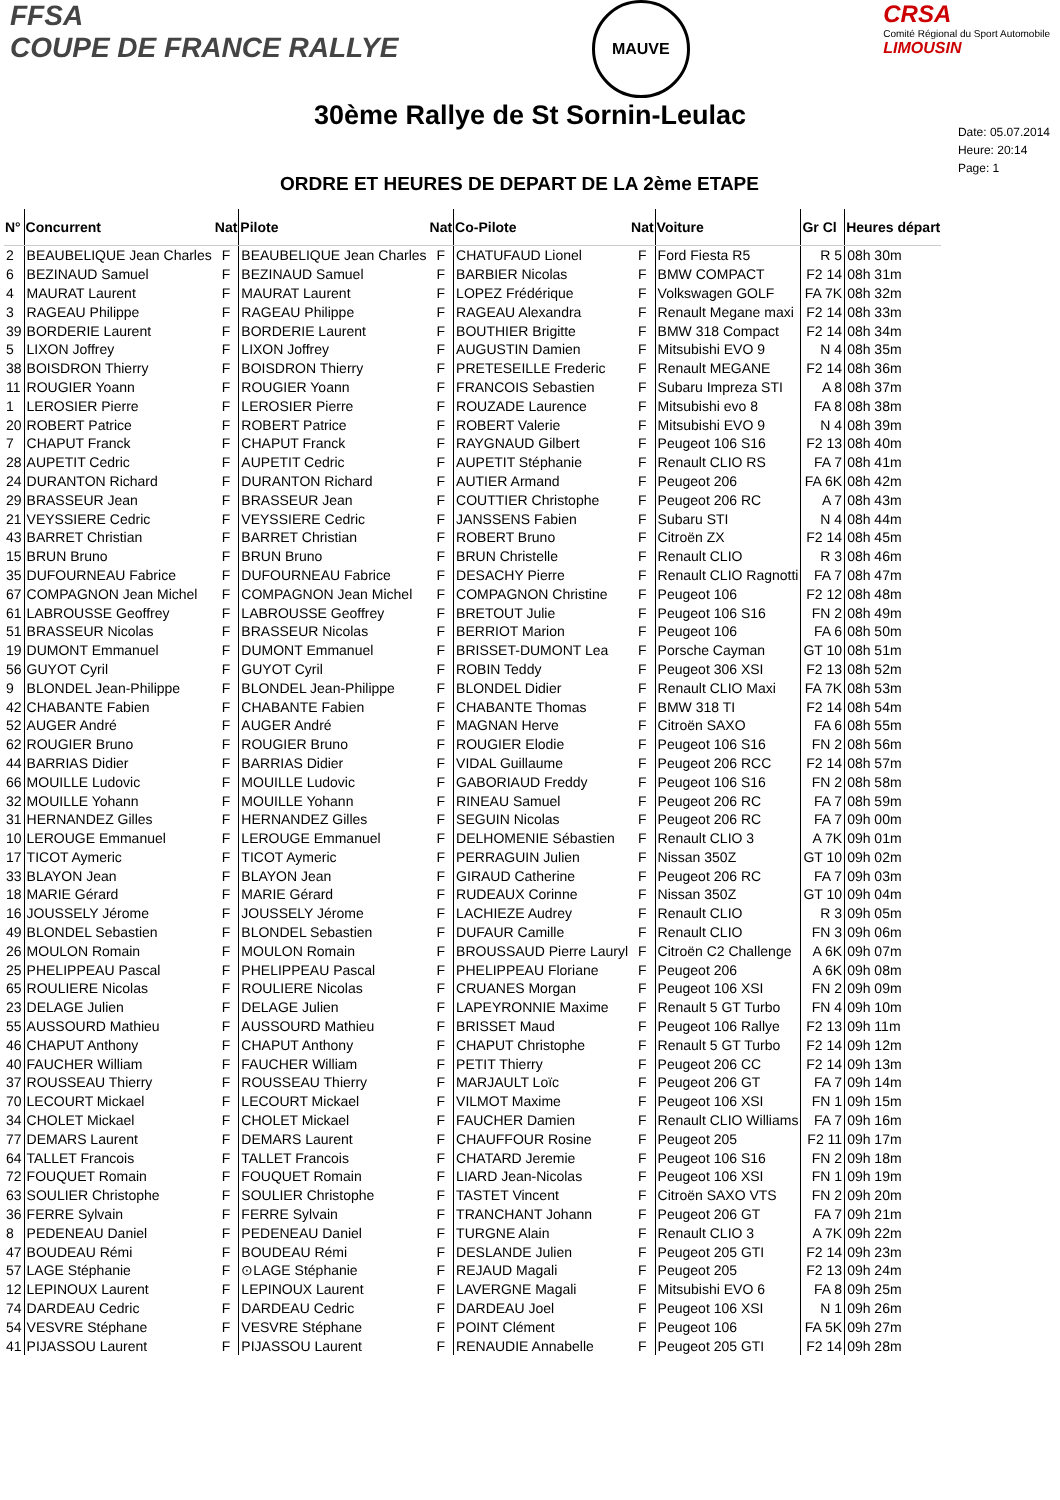FFSA
COUPE DE FRANCE RALLYE
MAUVE
CRSA
Comité Régional du Sport Automobile
LIMOUSIN
30ème Rallye de St Sornin-Leulac
ORDRE ET HEURES DE DEPART DE LA 2ème ETAPE
Date: 05.07.2014
Heure: 20:14
Page: 1
| N° | Concurrent | Nat | Pilote | Nat | Co-Pilote | Nat | Voiture | Gr Cl | Heures départ |
| --- | --- | --- | --- | --- | --- | --- | --- | --- | --- |
| 2 | BEAUBELIQUE Jean Charles | F | BEAUBELIQUE Jean Charles | F | CHATUFAUD Lionel | F | Ford Fiesta R5 | R 5 | 08h 30m |
| 6 | BEZINAUD Samuel | F | BEZINAUD Samuel | F | BARBIER Nicolas | F | BMW COMPACT | F2 14 | 08h 31m |
| 4 | MAURAT Laurent | F | MAURAT Laurent | F | LOPEZ Frédérique | F | Volkswagen GOLF | FA 7K | 08h 32m |
| 3 | RAGEAU Philippe | F | RAGEAU Philippe | F | RAGEAU Alexandra | F | Renault Megane maxi | F2 14 | 08h 33m |
| 39 | BORDERIE Laurent | F | BORDERIE Laurent | F | BOUTHIER Brigitte | F | BMW 318 Compact | F2 14 | 08h 34m |
| 5 | LIXON Joffrey | F | LIXON Joffrey | F | AUGUSTIN Damien | F | Mitsubishi EVO 9 | N 4 | 08h 35m |
| 38 | BOISDRON Thierry | F | BOISDRON Thierry | F | PRETESEILLE Frederic | F | Renault MEGANE | F2 14 | 08h 36m |
| 11 | ROUGIER Yoann | F | ROUGIER Yoann | F | FRANCOIS Sebastien | F | Subaru Impreza STI | A 8 | 08h 37m |
| 1 | LEROSIER Pierre | F | LEROSIER Pierre | F | ROUZADE Laurence | F | Mitsubishi evo 8 | FA 8 | 08h 38m |
| 20 | ROBERT Patrice | F | ROBERT Patrice | F | ROBERT Valerie | F | Mitsubishi EVO 9 | N 4 | 08h 39m |
| 7 | CHAPUT Franck | F | CHAPUT Franck | F | RAYGNAUD Gilbert | F | Peugeot 106 S16 | F2 13 | 08h 40m |
| 28 | AUPETIT Cedric | F | AUPETIT Cedric | F | AUPETIT Stéphanie | F | Renault CLIO RS | FA 7 | 08h 41m |
| 24 | DURANTON Richard | F | DURANTON Richard | F | AUTIER Armand | F | Peugeot 206 | FA 6K | 08h 42m |
| 29 | BRASSEUR Jean | F | BRASSEUR Jean | F | COUTTIER Christophe | F | Peugeot 206 RC | A 7 | 08h 43m |
| 21 | VEYSSIERE Cedric | F | VEYSSIERE Cedric | F | JANSSENS Fabien | F | Subaru STI | N 4 | 08h 44m |
| 43 | BARRET Christian | F | BARRET Christian | F | ROBERT Bruno | F | Citroën ZX | F2 14 | 08h 45m |
| 15 | BRUN Bruno | F | BRUN Bruno | F | BRUN Christelle | F | Renault CLIO | R 3 | 08h 46m |
| 35 | DUFOURNEAU Fabrice | F | DUFOURNEAU Fabrice | F | DESACHY Pierre | F | Renault CLIO Ragnotti | FA 7 | 08h 47m |
| 67 | COMPAGNON Jean Michel | F | COMPAGNON Jean Michel | F | COMPAGNON Christine | F | Peugeot 106 | F2 12 | 08h 48m |
| 61 | LABROUSSE Geoffrey | F | LABROUSSE Geoffrey | F | BRETOUT Julie | F | Peugeot 106 S16 | FN 2 | 08h 49m |
| 51 | BRASSEUR Nicolas | F | BRASSEUR Nicolas | F | BERRIOT Marion | F | Peugeot 106 | FA 6 | 08h 50m |
| 19 | DUMONT Emmanuel | F | DUMONT Emmanuel | F | BRISSET-DUMONT Lea | F | Porsche Cayman | GT 10 | 08h 51m |
| 56 | GUYOT Cyril | F | GUYOT Cyril | F | ROBIN Teddy | F | Peugeot 306 XSI | F2 13 | 08h 52m |
| 9 | BLONDEL Jean-Philippe | F | BLONDEL Jean-Philippe | F | BLONDEL Didier | F | Renault CLIO Maxi | FA 7K | 08h 53m |
| 42 | CHABANTE Fabien | F | CHABANTE Fabien | F | CHABANTE Thomas | F | BMW 318 TI | F2 14 | 08h 54m |
| 52 | AUGER André | F | AUGER André | F | MAGNAN Herve | F | Citroën SAXO | FA 6 | 08h 55m |
| 62 | ROUGIER Bruno | F | ROUGIER Bruno | F | ROUGIER Elodie | F | Peugeot 106 S16 | FN 2 | 08h 56m |
| 44 | BARRIAS Didier | F | BARRIAS Didier | F | VIDAL Guillaume | F | Peugeot 206 RCC | F2 14 | 08h 57m |
| 66 | MOUILLE Ludovic | F | MOUILLE Ludovic | F | GABORIAUD Freddy | F | Peugeot 106 S16 | FN 2 | 08h 58m |
| 32 | MOUILLE Yohann | F | MOUILLE Yohann | F | RINEAU Samuel | F | Peugeot 206 RC | FA 7 | 08h 59m |
| 31 | HERNANDEZ Gilles | F | HERNANDEZ Gilles | F | SEGUIN Nicolas | F | Peugeot 206 RC | FA 7 | 09h 00m |
| 10 | LEROUGE Emmanuel | F | LEROUGE Emmanuel | F | DELHOMENIE Sébastien | F | Renault CLIO 3 | A 7K | 09h 01m |
| 17 | TICOT Aymeric | F | TICOT Aymeric | F | PERRAGUIN Julien | F | Nissan 350Z | GT 10 | 09h 02m |
| 33 | BLAYON Jean | F | BLAYON Jean | F | GIRAUD Catherine | F | Peugeot 206 RC | FA 7 | 09h 03m |
| 18 | MARIE Gérard | F | MARIE Gérard | F | RUDEAUX Corinne | F | Nissan 350Z | GT 10 | 09h 04m |
| 16 | JOUSSELY Jérome | F | JOUSSELY Jérome | F | LACHIEZE Audrey | F | Renault CLIO | R 3 | 09h 05m |
| 49 | BLONDEL Sebastien | F | BLONDEL Sebastien | F | DUFAUR Camille | F | Renault CLIO | FN 3 | 09h 06m |
| 26 | MOULON Romain | F | MOULON Romain | F | BROUSSAUD Pierre Lauryl | F | Citroën C2 Challenge | A 6K | 09h 07m |
| 25 | PHELIPPEAU Pascal | F | PHELIPPEAU Pascal | F | PHELIPPEAU Floriane | F | Peugeot 206 | A 6K | 09h 08m |
| 65 | ROULIERE Nicolas | F | ROULIERE Nicolas | F | CRUANES Morgan | F | Peugeot 106 XSI | FN 2 | 09h 09m |
| 23 | DELAGE Julien | F | DELAGE Julien | F | LAPEYRONNIE Maxime | F | Renault 5 GT Turbo | FN 4 | 09h 10m |
| 55 | AUSSOURD Mathieu | F | AUSSOURD Mathieu | F | BRISSET Maud | F | Peugeot 106 Rallye | F2 13 | 09h 11m |
| 46 | CHAPUT Anthony | F | CHAPUT Anthony | F | CHAPUT Christophe | F | Renault 5 GT Turbo | F2 14 | 09h 12m |
| 40 | FAUCHER William | F | FAUCHER William | F | PETIT Thierry | F | Peugeot 206 CC | F2 14 | 09h 13m |
| 37 | ROUSSEAU Thierry | F | ROUSSEAU Thierry | F | MARJAULT Loïc | F | Peugeot 206 GT | FA 7 | 09h 14m |
| 70 | LECOURT Mickael | F | LECOURT Mickael | F | VILMOT Maxime | F | Peugeot 106 XSI | FN 1 | 09h 15m |
| 34 | CHOLET Mickael | F | CHOLET Mickael | F | FAUCHER Damien | F | Renault CLIO Williams | FA 7 | 09h 16m |
| 77 | DEMARS Laurent | F | DEMARS Laurent | F | CHAUFFOUR Rosine | F | Peugeot 205 | F2 11 | 09h 17m |
| 64 | TALLET Francois | F | TALLET Francois | F | CHATARD Jeremie | F | Peugeot 106 S16 | FN 2 | 09h 18m |
| 72 | FOUQUET Romain | F | FOUQUET Romain | F | LIARD Jean-Nicolas | F | Peugeot 106 XSI | FN 1 | 09h 19m |
| 63 | SOULIER Christophe | F | SOULIER Christophe | F | TASTET Vincent | F | Citroën SAXO VTS | FN 2 | 09h 20m |
| 36 | FERRE Sylvain | F | FERRE Sylvain | F | TRANCHANT Johann | F | Peugeot 206 GT | FA 7 | 09h 21m |
| 8 | PEDENEAU Daniel | F | PEDENEAU Daniel | F | TURGNE Alain | F | Renault CLIO 3 | A 7K | 09h 22m |
| 47 | BOUDEAU Rémi | F | BOUDEAU Rémi | F | DESLANDE Julien | F | Peugeot 205 GTI | F2 14 | 09h 23m |
| 57 | LAGE Stéphanie | F | ⊙LAGE Stéphanie | F | REJAUD Magali | F | Peugeot 205 | F2 13 | 09h 24m |
| 12 | LEPINOUX Laurent | F | LEPINOUX Laurent | F | LAVERGNE Magali | F | Mitsubishi EVO 6 | FA 8 | 09h 25m |
| 74 | DARDEAU Cedric | F | DARDEAU Cedric | F | DARDEAU Joel | F | Peugeot 106 XSI | N 1 | 09h 26m |
| 54 | VESVRE Stéphane | F | VESVRE Stéphane | F | POINT Clément | F | Peugeot 106 | FA 5K | 09h 27m |
| 41 | PIJASSOU Laurent | F | PIJASSOU Laurent | F | RENAUDIE Annabelle | F | Peugeot 205 GTI | F2 14 | 09h 28m |